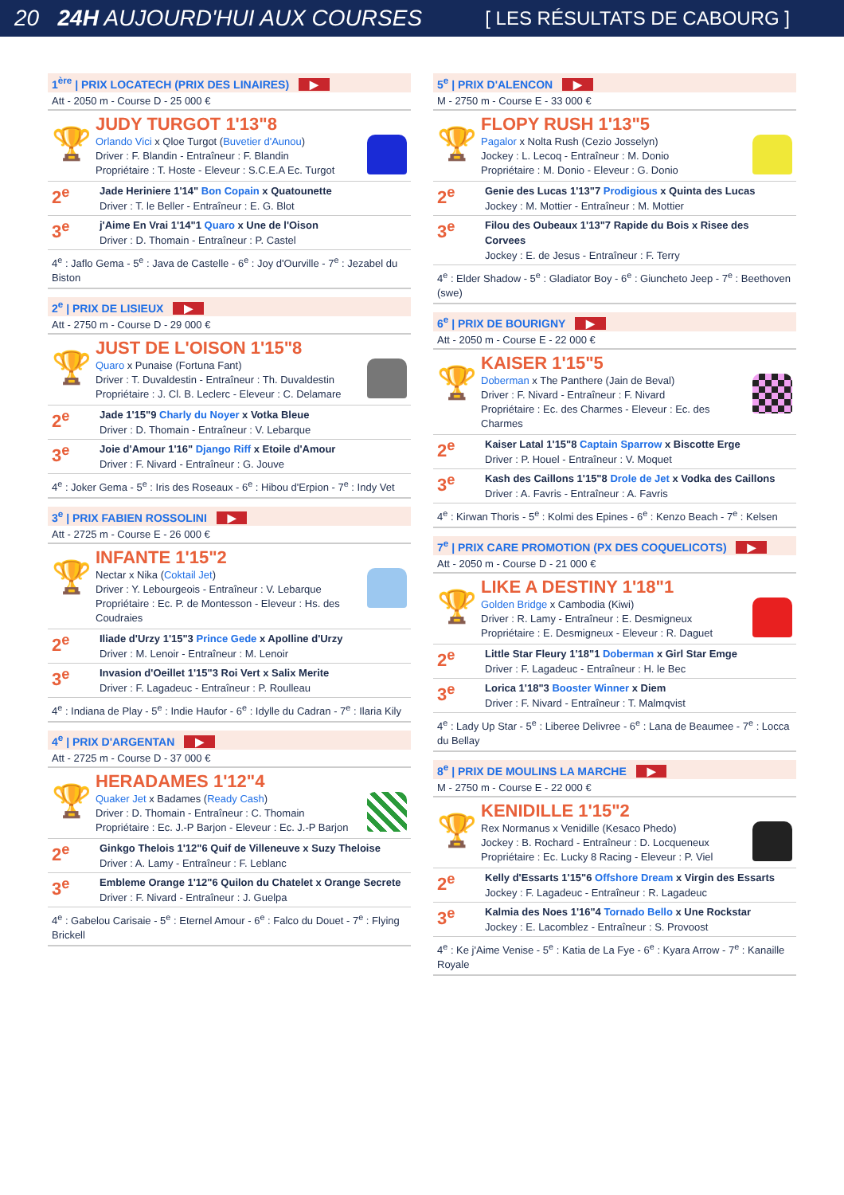20 24H AUJOURD'HUI AUX COURSES [ LES RÉSULTATS DE CABOURG ]
1<sup>ère</sup> | PRIX LOCATECH (PRIX DES LINAIRES) ▶
Att - 2050 m - Course D - 25 000 €
🏆
JUDY TURGOT 1'13"8
Orlando Vici x Qloe Turgot (Buvetier d'Aunou)
Driver : F. Blandin - Entraîneur : F. Blandin
Propriétaire : T. Hoste - Eleveur : S.C.E.A Ec. Turgot
2<sup>e</sup>
Jade Heriniere 1'14" Bon Copain x Quatounette
Driver : T. le Beller - Entraîneur : E. G. Blot
3<sup>e</sup>
j'Aime En Vrai 1'14"1 Quaro x Une de l'Oison
Driver : D. Thomain - Entraîneur : P. Castel
4<sup>e</sup> : Jaflo Gema - 5<sup>e</sup> : Java de Castelle - 6<sup>e</sup> : Joy d'Ourville - 7<sup>e</sup> : Jezabel du Biston
2<sup>e</sup> | PRIX DE LISIEUX ▶
Att - 2750 m - Course D - 29 000 €
🏆
JUST DE L'OISON 1'15"8
Quaro x Punaise (Fortuna Fant)
Driver : T. Duvaldestin - Entraîneur : Th. Duvaldestin
Propriétaire : J. Cl. B. Leclerc - Eleveur : C. Delamare
2<sup>e</sup>
Jade 1'15"9 Charly du Noyer x Votka Bleue
Driver : D. Thomain - Entraîneur : V. Lebarque
3<sup>e</sup>
Joie d'Amour 1'16" Django Riff x Etoile d'Amour
Driver : F. Nivard - Entraîneur : G. Jouve
4<sup>e</sup> : Joker Gema - 5<sup>e</sup> : Iris des Roseaux - 6<sup>e</sup> : Hibou d'Erpion - 7<sup>e</sup> : Indy Vet
3<sup>e</sup> | PRIX FABIEN ROSSOLINI ▶
Att - 2725 m - Course E - 26 000 €
🏆
INFANTE 1'15"2
Nectar x Nika (Coktail Jet)
Driver : Y. Lebourgeois - Entraîneur : V. Lebarque
Propriétaire : Ec. P. de Montesson - Eleveur : Hs. des Coudraies
2<sup>e</sup>
Iliade d'Urzy 1'15"3 Prince Gede x Apolline d'Urzy
Driver : M. Lenoir - Entraîneur : M. Lenoir
3<sup>e</sup>
Invasion d'Oeillet 1'15"3 Roi Vert x Salix Merite
Driver : F. Lagadeuc - Entraîneur : P. Roulleau
4<sup>e</sup> : Indiana de Play - 5<sup>e</sup> : Indie Haufor - 6<sup>e</sup> : Idylle du Cadran - 7<sup>e</sup> : Ilaria Kily
4<sup>e</sup> | PRIX D'ARGENTAN ▶
Att - 2725 m - Course D - 37 000 €
🏆
HERADAMES 1'12"4
Quaker Jet x Badames (Ready Cash)
Driver : D. Thomain - Entraîneur : C. Thomain
Propriétaire : Ec. J.-P Barjon - Eleveur : Ec. J.-P Barjon
2<sup>e</sup>
Ginkgo Thelois 1'12"6 Quif de Villeneuve x Suzy Theloise
Driver : A. Lamy - Entraîneur : F. Leblanc
3<sup>e</sup>
Embleme Orange 1'12"6 Quilon du Chatelet x Orange Secrete
Driver : F. Nivard - Entraîneur : J. Guelpa
4<sup>e</sup> : Gabelou Carisaie - 5<sup>e</sup> : Eternel Amour - 6<sup>e</sup> : Falco du Douet - 7<sup>e</sup> : Flying Brickell
5<sup>e</sup> | PRIX D'ALENCON ▶
M - 2750 m - Course E - 33 000 €
🏆
FLOPY RUSH 1'13"5
Pagalor x Nolta Rush (Cezio Josselyn)
Jockey : L. Lecoq - Entraîneur : M. Donio
Propriétaire : M. Donio - Eleveur : G. Donio
2<sup>e</sup>
Genie des Lucas 1'13"7 Prodigious x Quinta des Lucas
Jockey : M. Mottier - Entraîneur : M. Mottier
3<sup>e</sup>
Filou des Oubeaux 1'13"7 Rapide du Bois x Risee des Corvees
Jockey : E. de Jesus - Entraîneur : F. Terry
4<sup>e</sup> : Elder Shadow - 5<sup>e</sup> : Gladiator Boy - 6<sup>e</sup> : Giuncheto Jeep - 7<sup>e</sup> : Beethoven (swe)
6<sup>e</sup> | PRIX DE BOURIGNY ▶
Att - 2050 m - Course E - 22 000 €
🏆
KAISER 1'15"5
Doberman x The Panthere (Jain de Beval)
Driver : F. Nivard - Entraîneur : F. Nivard
Propriétaire : Ec. des Charmes - Eleveur : Ec. des Charmes
2<sup>e</sup>
Kaiser Latal 1'15"8 Captain Sparrow x Biscotte Erge
Driver : P. Houel - Entraîneur : V. Moquet
3<sup>e</sup>
Kash des Caillons 1'15"8 Drole de Jet x Vodka des Caillons
Driver : A. Favris - Entraîneur : A. Favris
4<sup>e</sup> : Kirwan Thoris - 5<sup>e</sup> : Kolmi des Epines - 6<sup>e</sup> : Kenzo Beach - 7<sup>e</sup> : Kelsen
7<sup>e</sup> | PRIX CARE PROMOTION (PX DES COQUELICOTS) ▶
Att - 2050 m - Course D - 21 000 €
🏆
LIKE A DESTINY 1'18"1
Golden Bridge x Cambodia (Kiwi)
Driver : R. Lamy - Entraîneur : E. Desmigneux
Propriétaire : E. Desmigneux - Eleveur : R. Daguet
2<sup>e</sup>
Little Star Fleury 1'18"1 Doberman x Girl Star Emge
Driver : F. Lagadeuc - Entraîneur : H. le Bec
3<sup>e</sup>
Lorica 1'18"3 Booster Winner x Diem
Driver : F. Nivard - Entraîneur : T. Malmqvist
4<sup>e</sup> : Lady Up Star - 5<sup>e</sup> : Liberee Delivree - 6<sup>e</sup> : Lana de Beaumee - 7<sup>e</sup> : Locca du Bellay
8<sup>e</sup> | PRIX DE MOULINS LA MARCHE ▶
M - 2750 m - Course E - 22 000 €
🏆
KENIDILLE 1'15"2
Rex Normanus x Venidille (Kesaco Phedo)
Jockey : B. Rochard - Entraîneur : D. Locqueneux
Propriétaire : Ec. Lucky 8 Racing - Eleveur : P. Viel
2<sup>e</sup>
Kelly d'Essarts 1'15"6 Offshore Dream x Virgin des Essarts
Jockey : F. Lagadeuc - Entraîneur : R. Lagadeuc
3<sup>e</sup>
Kalmia des Noes 1'16"4 Tornado Bello x Une Rockstar
Jockey : E. Lacomblez - Entraîneur : S. Provoost
4<sup>e</sup> : Ke j'Aime Venise - 5<sup>e</sup> : Katia de La Fye - 6<sup>e</sup> : Kyara Arrow - 7<sup>e</sup> : Kanaille Royale